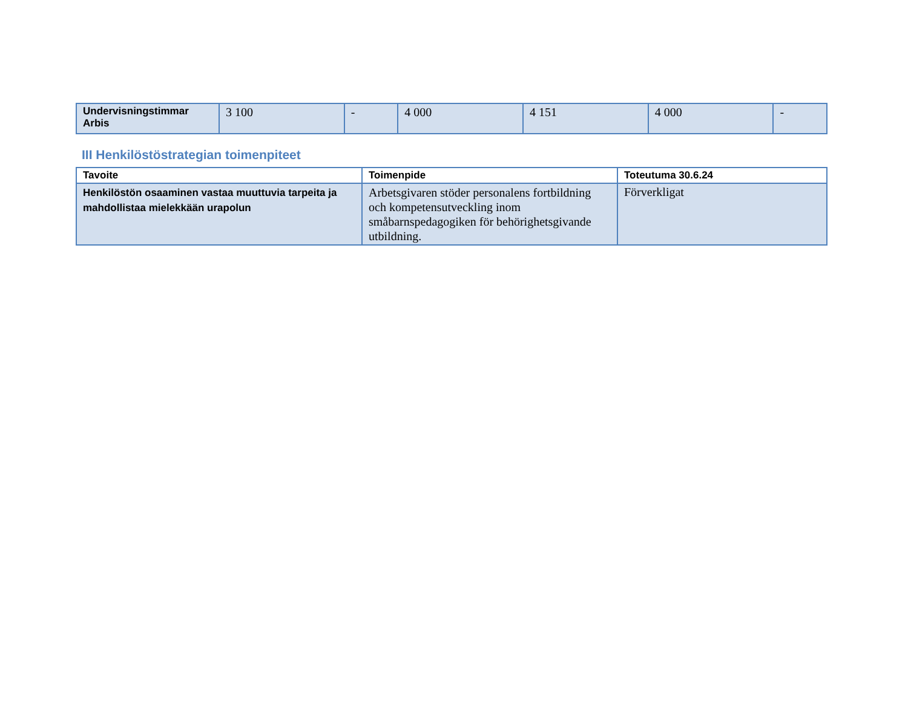| Undervisningstimmar Arbis | 3 100 | - | 4 000 | 4 151 | 4 000 | - |
III Henkilöstöstrategian toimenpiteet
| Tavoite | Toimenpide | Toteutuma 30.6.24 |
| --- | --- | --- |
| Henkilöstön osaaminen vastaa muuttuvia tarpeita ja mahdollistaa mielekkään urapolun | Arbetsgivaren stöder personalens fortbildning och kompetensutveckling inom småbarnspedagogiken för behörighetsgivande utbildning. | Förverkligat |